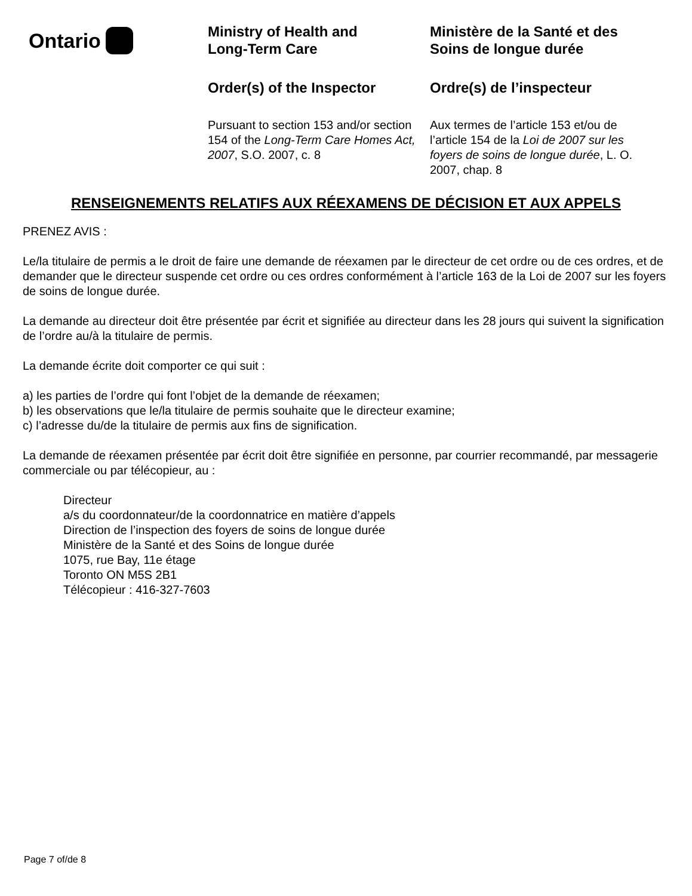Ontario
Ministry of Health and
Long-Term Care
Order(s) of the Inspector
Pursuant to section 153 and/or section 154 of the Long-Term Care Homes Act, 2007, S.O. 2007, c. 8
Ministère de la Santé et des
Soins de longue durée
Ordre(s) de l’inspecteur
Aux termes de l’article 153 et/ou de l’article 154 de la Loi de 2007 sur les foyers de soins de longue durée, L. O. 2007, chap. 8
RENSEIGNEMENTS RELATIFS AUX RÉEXAMENS DE DÉCISION ET AUX APPELS
PRENEZ AVIS :
Le/la titulaire de permis a le droit de faire une demande de réexamen par le directeur de cet ordre ou de ces ordres, et de demander que le directeur suspende cet ordre ou ces ordres conformément à l’article 163 de la Loi de 2007 sur les foyers de soins de longue durée.
La demande au directeur doit être présentée par écrit et signifiée au directeur dans les 28 jours qui suivent la signification de l’ordre au/à la titulaire de permis.
La demande écrite doit comporter ce qui suit :
a) les parties de l’ordre qui font l’objet de la demande de réexamen;
b) les observations que le/la titulaire de permis souhaite que le directeur examine;
c) l’adresse du/de la titulaire de permis aux fins de signification.
La demande de réexamen présentée par écrit doit être signifiée en personne, par courrier recommandé, par messagerie commerciale ou par télécopieur, au :
Directeur
a/s du coordonnateur/de la coordonnatrice en matière d’appels
Direction de l’inspection des foyers de soins de longue durée
Ministère de la Santé et des Soins de longue durée
1075, rue Bay, 11e étage
Toronto ON M5S 2B1
Télécopieur : 416-327-7603
Page 7 of/de 8